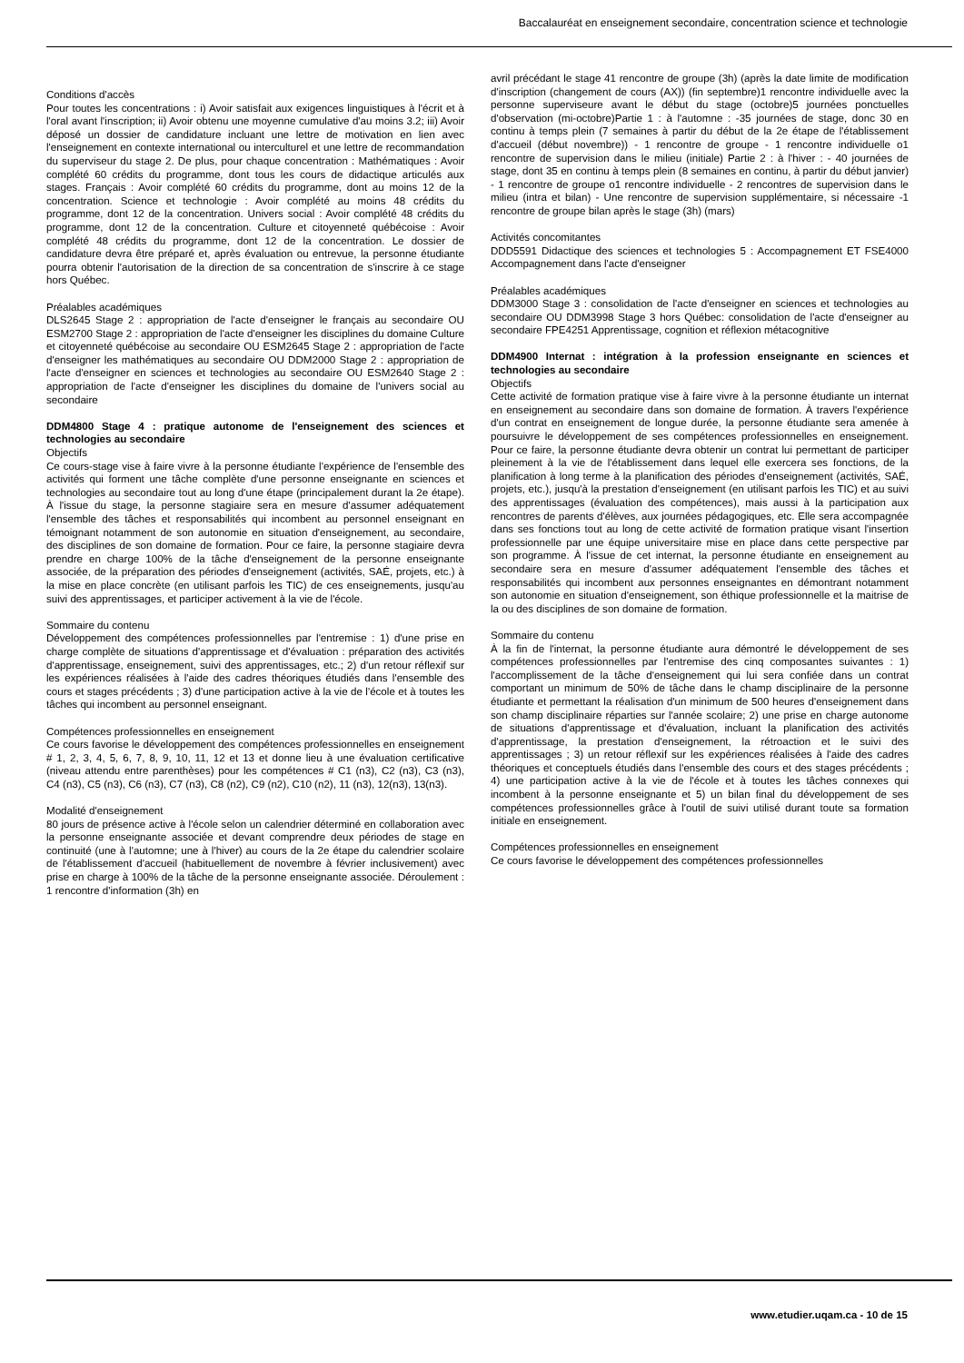Baccalauréat en enseignement secondaire, concentration science et technologie
Conditions d'accès
Pour toutes les concentrations : i) Avoir satisfait aux exigences linguistiques à l'écrit et à l'oral avant l'inscription; ii) Avoir obtenu une moyenne cumulative d'au moins 3.2; iii) Avoir déposé un dossier de candidature incluant une lettre de motivation en lien avec l'enseignement en contexte international ou interculturel et une lettre de recommandation du superviseur du stage 2. De plus, pour chaque concentration : Mathématiques : Avoir complété 60 crédits du programme, dont tous les cours de didactique articulés aux stages. Français : Avoir complété 60 crédits du programme, dont au moins 12 de la concentration. Science et technologie : Avoir complété au moins 48 crédits du programme, dont 12 de la concentration. Univers social : Avoir complété 48 crédits du programme, dont 12 de la concentration. Culture et citoyenneté québécoise : Avoir complété 48 crédits du programme, dont 12 de la concentration. Le dossier de candidature devra être préparé et, après évaluation ou entrevue, la personne étudiante pourra obtenir l'autorisation de la direction de sa concentration de s'inscrire à ce stage hors Québec.
Préalables académiques
DLS2645 Stage 2 : appropriation de l'acte d'enseigner le français au secondaire OU ESM2700 Stage 2 : appropriation de l'acte d'enseigner les disciplines du domaine Culture et citoyenneté québécoise au secondaire OU ESM2645 Stage 2 : appropriation de l'acte d'enseigner les mathématiques au secondaire OU DDM2000 Stage 2 : appropriation de l'acte d'enseigner en sciences et technologies au secondaire OU ESM2640 Stage 2 : appropriation de l'acte d'enseigner les disciplines du domaine de l'univers social au secondaire
DDM4800 Stage 4 : pratique autonome de l'enseignement des sciences et technologies au secondaire
Objectifs
Ce cours-stage vise à faire vivre à la personne étudiante l'expérience de l'ensemble des activités qui forment une tâche complète d'une personne enseignante en sciences et technologies au secondaire tout au long d'une étape (principalement durant la 2e étape). À l'issue du stage, la personne stagiaire sera en mesure d'assumer adéquatement l'ensemble des tâches et responsabilités qui incombent au personnel enseignant en témoignant notamment de son autonomie en situation d'enseignement, au secondaire, des disciplines de son domaine de formation. Pour ce faire, la personne stagiaire devra prendre en charge 100% de la tâche d'enseignement de la personne enseignante associée, de la préparation des périodes d'enseignement (activités, SAÉ, projets, etc.) à la mise en place concrète (en utilisant parfois les TIC) de ces enseignements, jusqu'au suivi des apprentissages, et participer activement à la vie de l'école.
Sommaire du contenu
Développement des compétences professionnelles par l'entremise : 1) d'une prise en charge complète de situations d'apprentissage et d'évaluation : préparation des activités d'apprentissage, enseignement, suivi des apprentissages, etc.; 2) d'un retour réflexif sur les expériences réalisées à l'aide des cadres théoriques étudiés dans l'ensemble des cours et stages précédents ; 3) d'une participation active à la vie de l'école et à toutes les tâches qui incombent au personnel enseignant.
Compétences professionnelles en enseignement
Ce cours favorise le développement des compétences professionnelles en enseignement # 1, 2, 3, 4, 5, 6, 7, 8, 9, 10, 11, 12 et 13 et donne lieu à une évaluation certificative (niveau attendu entre parenthèses) pour les compétences # C1 (n3), C2 (n3), C3 (n3), C4 (n3), C5 (n3), C6 (n3), C7 (n3), C8 (n2), C9 (n2), C10 (n2), 11 (n3), 12(n3), 13(n3).
Modalité d'enseignement
80 jours de présence active à l'école selon un calendrier déterminé en collaboration avec la personne enseignante associée et devant comprendre deux périodes de stage en continuité (une à l'automne; une à l'hiver) au cours de la 2e étape du calendrier scolaire de l'établissement d'accueil (habituellement de novembre à février inclusivement) avec prise en charge à 100% de la tâche de la personne enseignante associée. Déroulement : 1 rencontre d'information (3h) en
avril précédant le stage 41 rencontre de groupe (3h) (après la date limite de modification d'inscription (changement de cours (AX)) (fin septembre)1 rencontre individuelle avec la personne superviseure avant le début du stage (octobre)5 journées ponctuelles d'observation (mi-octobre)Partie 1 : à l'automne : -35 journées de stage, donc 30 en continu à temps plein (7 semaines à partir du début de la 2e étape de l'établissement d'accueil (début novembre)) - 1 rencontre de groupe - 1 rencontre individuelle o1 rencontre de supervision dans le milieu (initiale) Partie 2 : à l'hiver : - 40 journées de stage, dont 35 en continu à temps plein (8 semaines en continu, à partir du début janvier) - 1 rencontre de groupe o1 rencontre individuelle - 2 rencontres de supervision dans le milieu (intra et bilan) - Une rencontre de supervision supplémentaire, si nécessaire -1 rencontre de groupe bilan après le stage (3h) (mars)
Activités concomitantes
DDD5591 Didactique des sciences et technologies 5 : Accompagnement ET FSE4000 Accompagnement dans l'acte d'enseigner
Préalables académiques
DDM3000 Stage 3 : consolidation de l'acte d'enseigner en sciences et technologies au secondaire OU DDM3998 Stage 3 hors Québec: consolidation de l'acte d'enseigner au secondaire FPE4251 Apprentissage, cognition et réflexion métacognitive
DDM4900 Internat : intégration à la profession enseignante en sciences et technologies au secondaire
Objectifs
Cette activité de formation pratique vise à faire vivre à la personne étudiante un internat en enseignement au secondaire dans son domaine de formation. À travers l'expérience d'un contrat en enseignement de longue durée, la personne étudiante sera amenée à poursuivre le développement de ses compétences professionnelles en enseignement. Pour ce faire, la personne étudiante devra obtenir un contrat lui permettant de participer pleinement à la vie de l'établissement dans lequel elle exercera ses fonctions, de la planification à long terme à la planification des périodes d'enseignement (activités, SAÉ, projets, etc.), jusqu'à la prestation d'enseignement (en utilisant parfois les TIC) et au suivi des apprentissages (évaluation des compétences), mais aussi à la participation aux rencontres de parents d'élèves, aux journées pédagogiques, etc. Elle sera accompagnée dans ses fonctions tout au long de cette activité de formation pratique visant l'insertion professionnelle par une équipe universitaire mise en place dans cette perspective par son programme. À l'issue de cet internat, la personne étudiante en enseignement au secondaire sera en mesure d'assumer adéquatement l'ensemble des tâches et responsabilités qui incombent aux personnes enseignantes en démontrant notamment son autonomie en situation d'enseignement, son éthique professionnelle et la maitrise de la ou des disciplines de son domaine de formation.
Sommaire du contenu
À la fin de l'internat, la personne étudiante aura démontré le développement de ses compétences professionnelles par l'entremise des cinq composantes suivantes : 1) l'accomplissement de la tâche d'enseignement qui lui sera confiée dans un contrat comportant un minimum de 50% de tâche dans le champ disciplinaire de la personne étudiante et permettant la réalisation d'un minimum de 500 heures d'enseignement dans son champ disciplinaire réparties sur l'année scolaire; 2) une prise en charge autonome de situations d'apprentissage et d'évaluation, incluant la planification des activités d'apprentissage, la prestation d'enseignement, la rétroaction et le suivi des apprentissages ; 3) un retour réflexif sur les expériences réalisées à l'aide des cadres théoriques et conceptuels étudiés dans l'ensemble des cours et des stages précédents ; 4) une participation active à la vie de l'école et à toutes les tâches connexes qui incombent à la personne enseignante et 5) un bilan final du développement de ses compétences professionnelles grâce à l'outil de suivi utilisé durant toute sa formation initiale en enseignement.
Compétences professionnelles en enseignement
Ce cours favorise le développement des compétences professionnelles
www.etudier.uqam.ca - 10 de 15